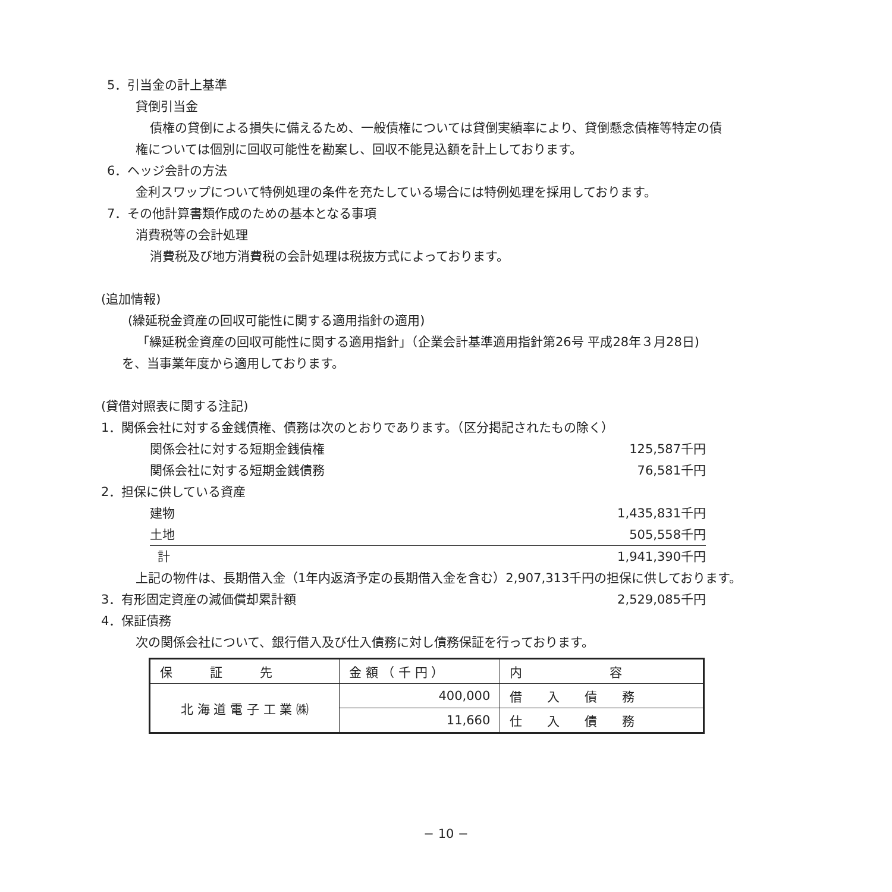5．引当金の計上基準
貸倒引当金
債権の貸倒による損失に備えるため、一般債権については貸倒実績率により、貸倒懸念債権等特定の債
権については個別に回収可能性を勘案し、回収不能見込額を計上しております。
6．ヘッジ会計の方法
金利スワップについて特例処理の条件を充たしている場合には特例処理を採用しております。
7．その他計算書類作成のための基本となる事項
消費税等の会計処理
消費税及び地方消費税の会計処理は税抜方式によっております。
(追加情報)
(繰延税金資産の回収可能性に関する適用指針の適用)
「繰延税金資産の回収可能性に関する適用指針」（企業会計基準適用指針第26号 平成28年３月28日)
を、当事業年度から適用しております。
(貸借対照表に関する注記)
1．関係会社に対する金銭債権、債務は次のとおりであります。（区分掲記されたもの除く）
関係会社に対する短期金銭債権 125,587千円
関係会社に対する短期金銭債務 76,581千円
2．担保に供している資産
建物 1,435,831千円
土地 505,558千円
計 1,941,390千円
上記の物件は、長期借入金（1年内返済予定の長期借入金を含む）2,907,313千円の担保に供しております。
3．有形固定資産の減価償却累計額 2,529,085千円
4．保証債務
次の関係会社について、銀行借入及び仕入債務に対し債務保証を行っております。
| 保 証 先 | 金 額 （ 千 円 ） | 内 容 |
| 北 海 道 電 子 工 業 ㈱ | 400,000 | 借 入 債 務 |
| | 11,660 | 仕 入 債 務 |
− 10 −